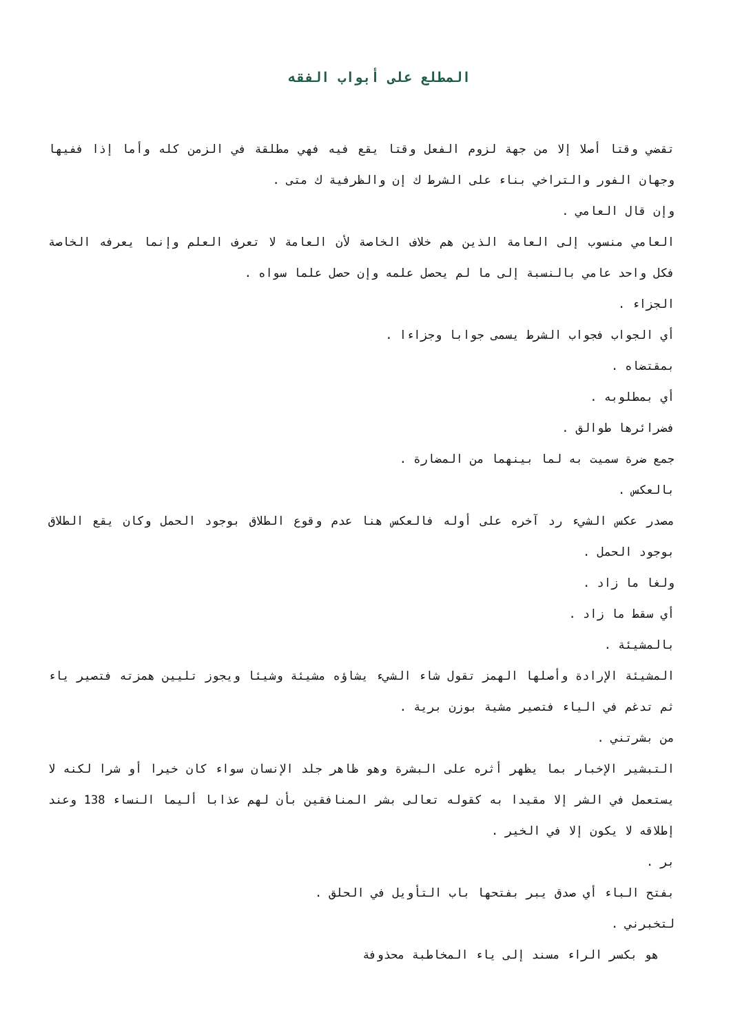المطلع على أبواب الفقه
تقضي وقتا أصلا إلا من جهة لزوم الفعل وقتا يقع فيه فهي مطلقة في الزمن كله وأما إذا ففيها وجهان الفور والتراخي بناء على الشرط ك إن والظرفية ك متى .
وإن قال العامي .
العامي منسوب إلى العامة الذين هم خلاف الخاصة لأن العامة لا تعرف العلم وإنما يعرفه الخاصة فكل واحد عامي بالنسبة إلى ما لم يحصل علمه وإن حصل علما سواه .
الجزاء .
أي الجواب فجواب الشرط يسمى جوابا وجزاءا .
بمقتضاه .
أي بمطلوبه .
فضرائرها طوالق .
جمع ضرة سميت به لما بينهما من المضارة .
بالعكس .
مصدر عكس الشيء رد آخره على أوله فالعكس هنا عدم وقوع الطلاق بوجود الحمل وكان يقع الطلاق بوجود الحمل .
ولغا ما زاد .
أي سقط ما زاد .
بالمشيئة .
المشيئة الإرادة وأصلها الهمز تقول شاء الشيء يشاؤه مشيئة وشيئا ويجوز تليين همزته فتصير ياء ثم تدغم في الياء فتصير مشية بوزن برية .
من بشرتني .
التبشير الإخبار بما يظهر أثره على البشرة وهو ظاهر جلد الإنسان سواء كان خيرا أو شرا لكنه لا يستعمل في الشر إلا مقيدا به كقوله تعالى بشر المنافقين بأن لهم عذابا أليما النساء 138 وعند إطلاقه لا يكون إلا في الخير .
بر .
بفتح الباء أي صدق يبر بفتحها باب التأويل في الحلق .
لتخبرني .
هو بكسر الراء مسند إلى ياء المخاطبة محذوفة